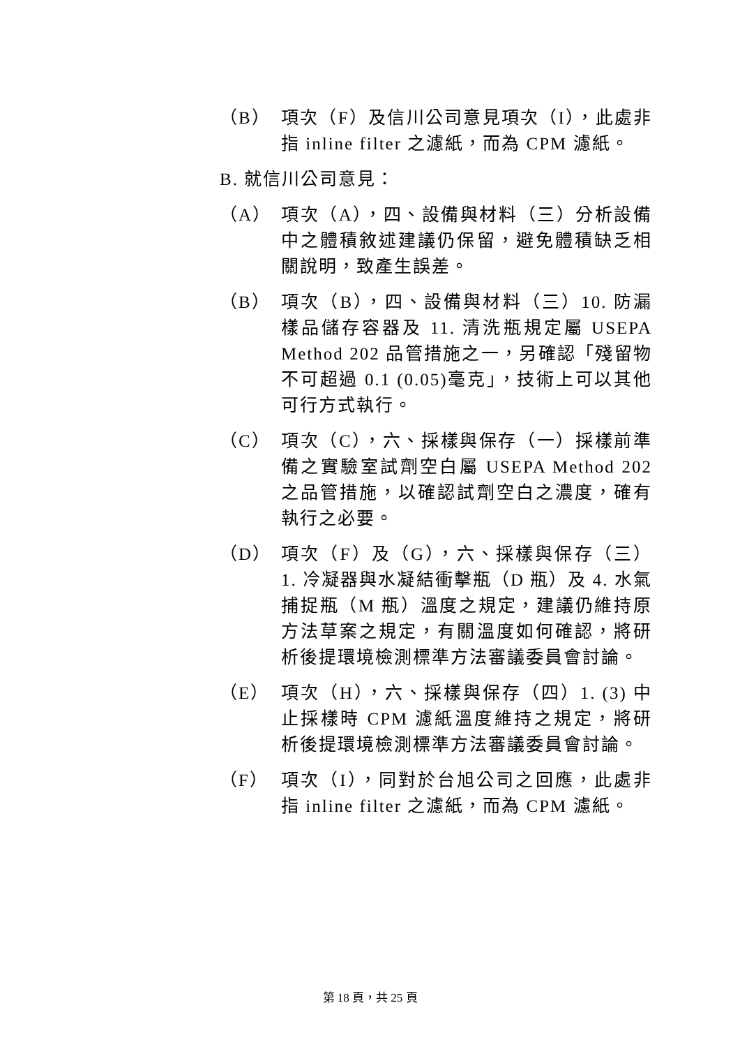（B） 項次（F）及信川公司意見項次（I），此處非指 inline filter 之濾紙，而為 CPM 濾紙。
B. 就信川公司意見：
（A） 項次（A），四、設備與材料（三）分析設備中之體積敘述建議仍保留，避免體積缺乏相關說明，致產生誤差。
（B） 項次（B），四、設備與材料（三）10. 防漏樣品儲存容器及 11. 清洗瓶規定屬 USEPA Method 202 品管措施之一，另確認「殘留物不可超過 0.1 (0.05)毫克」，技術上可以其他可行方式執行。
（C） 項次（C），六、採樣與保存（一）採樣前準備之實驗室試劑空白屬 USEPA Method 202 之品管措施，以確認試劑空白之濃度，確有執行之必要。
（D） 項次（F）及（G），六、採樣與保存（三）1. 冷凝器與水凝結衝擊瓶（D 瓶）及 4. 水氣捕捉瓶（M 瓶）溫度之規定，建議仍維持原方法草案之規定，有關溫度如何確認，將研析後提環境檢測標準方法審議委員會討論。
（E） 項次（H），六、採樣與保存（四）1. (3) 中止採樣時 CPM 濾紙溫度維持之規定，將研析後提環境檢測標準方法審議委員會討論。
（F） 項次（I），同對於台旭公司之回應，此處非指 inline filter 之濾紙，而為 CPM 濾紙。
第 18 頁，共 25 頁